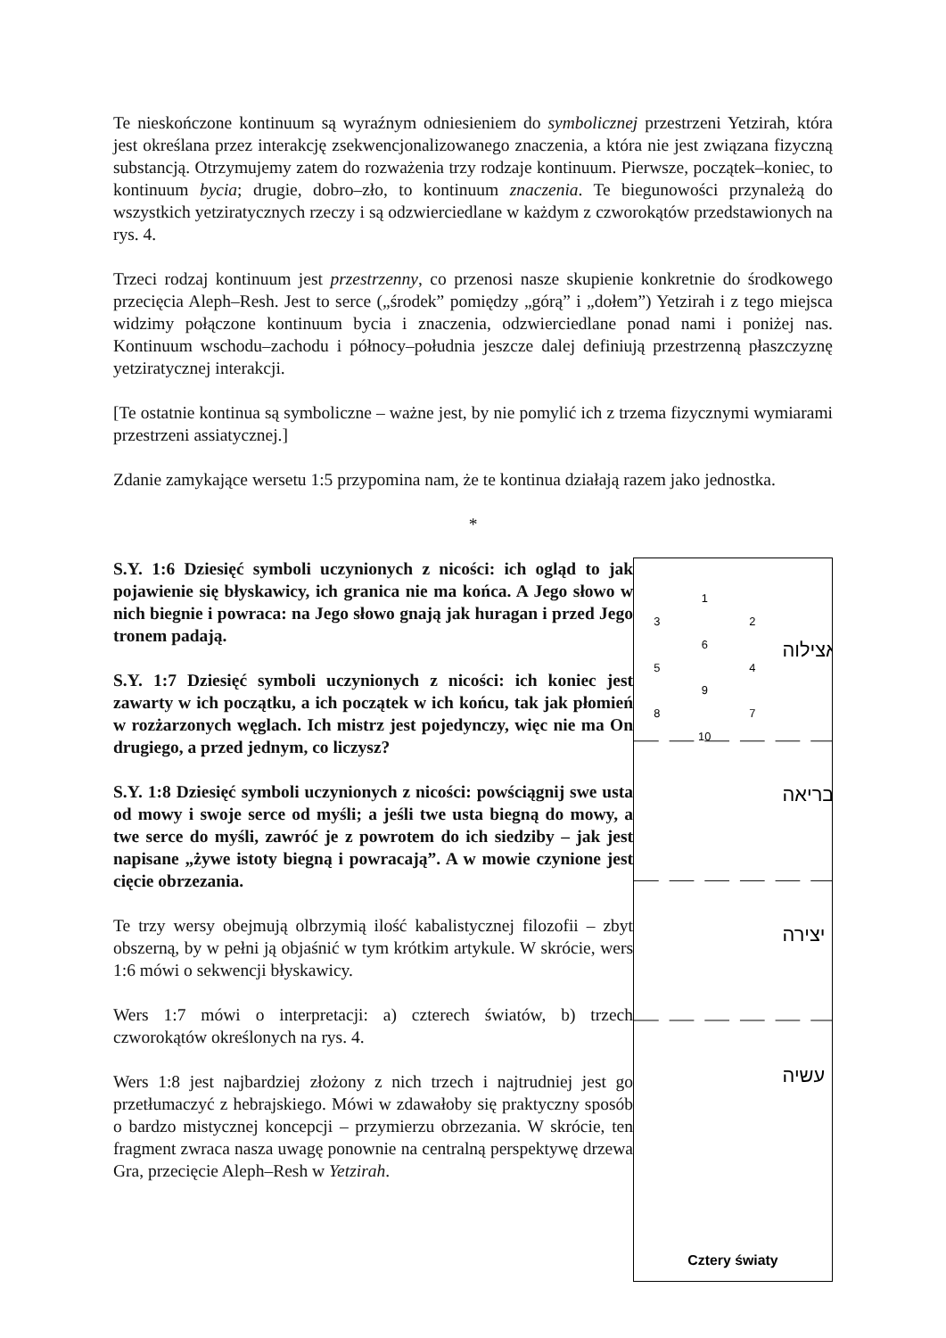Te nieskończone kontinuum są wyraźnym odniesieniem do symbolicznej przestrzeni Yetzirah, która jest określana przez interakcję zsekwencjonalizowanego znaczenia, a która nie jest związana fizyczną substancją. Otrzymujemy zatem do rozważenia trzy rodzaje kontinuum. Pierwsze, początek–koniec, to kontinuum bycia; drugie, dobro–zło, to kontinuum znaczenia. Te biegunowości przynależą do wszystkich yetziratycznych rzeczy i są odzwierciedlane w każdym z czworokątów przedstawionych na rys. 4.
Trzeci rodzaj kontinuum jest przestrzenny, co przenosi nasze skupienie konkretnie do środkowego przecięcia Aleph–Resh. Jest to serce („środek” pomiędzy „górą” i „dołem”) Yetzirah i z tego miejsca widzimy połączone kontinuum bycia i znaczenia, odzwierciedlane ponad nami i poniżej nas. Kontinuum wschodu–zachodu i północy–południa jeszcze dalej definiują przestrzenną płaszczyznę yetziratycznej interakcji.
[Te ostatnie kontinua są symboliczne – ważne jest, by nie pomylić ich z trzema fizycznymi wymiarami przestrzeni assiatycznej.]
Zdanie zamykające wersetu 1:5 przypomina nam, że te kontinua działają razem jako jednostka.
*
S.Y. 1:6 Dziesięć symboli uczynionych z nicości: ich ogląd to jak pojawienie się błyskawicy, ich granica nie ma końca. A Jego słowo w nich biegnie i powraca: na Jego słowo gnają jak huragan i przed Jego tronem padają.
S.Y. 1:7 Dziesięć symboli uczynionych z nicości: ich koniec jest zawarty w ich początku, a ich początek w ich końcu, tak jak płomień w rozżarzonych węglach. Ich mistrz jest pojedynczy, więc nie ma On drugiego, a przed jednym, co liczysz?
S.Y. 1:8 Dziesięć symboli uczynionych z nicości: powściągnij swe usta od mowy i swoje serce od myśli; a jeśli twe usta biegną do mowy, a twe serce do myśli, zawróć je z powrotem do ich siedziby – jak jest napisane „żywe istoty biegną i powracają”. A w mowie czynione jest cięcie obrzezania.
Te trzy wersy obejmują olbrzymią ilość kabalistycznej filozofii – zbyt obszerną, by w pełni ją objaśnić w tym krótkim artykule. W skrócie, wers 1:6 mówi o sekwencji błyskawicy.
Wers 1:7 mówi o interpretacji: a) czterech światów, b) trzech czworokątów określonych na rys. 4.
Wers 1:8 jest najbardziej złożony z nich trzech i najtrudniej jest go przetłumaczyć z hebrajskiego. Mówi w zdawałoby się praktyczny sposób o bardzo mistycznej koncepcji – przymierzu obrzezania. W skrócie, ten fragment zwraca nasza uwagę ponownie na centralną perspektywę drzewa Gra, przecięcie Aleph–Resh w Yetzirah.
אצילוה
בריאה
יצירה
עשיה
1
3
2
6
5
4
9
8
7
10
Cztery światy